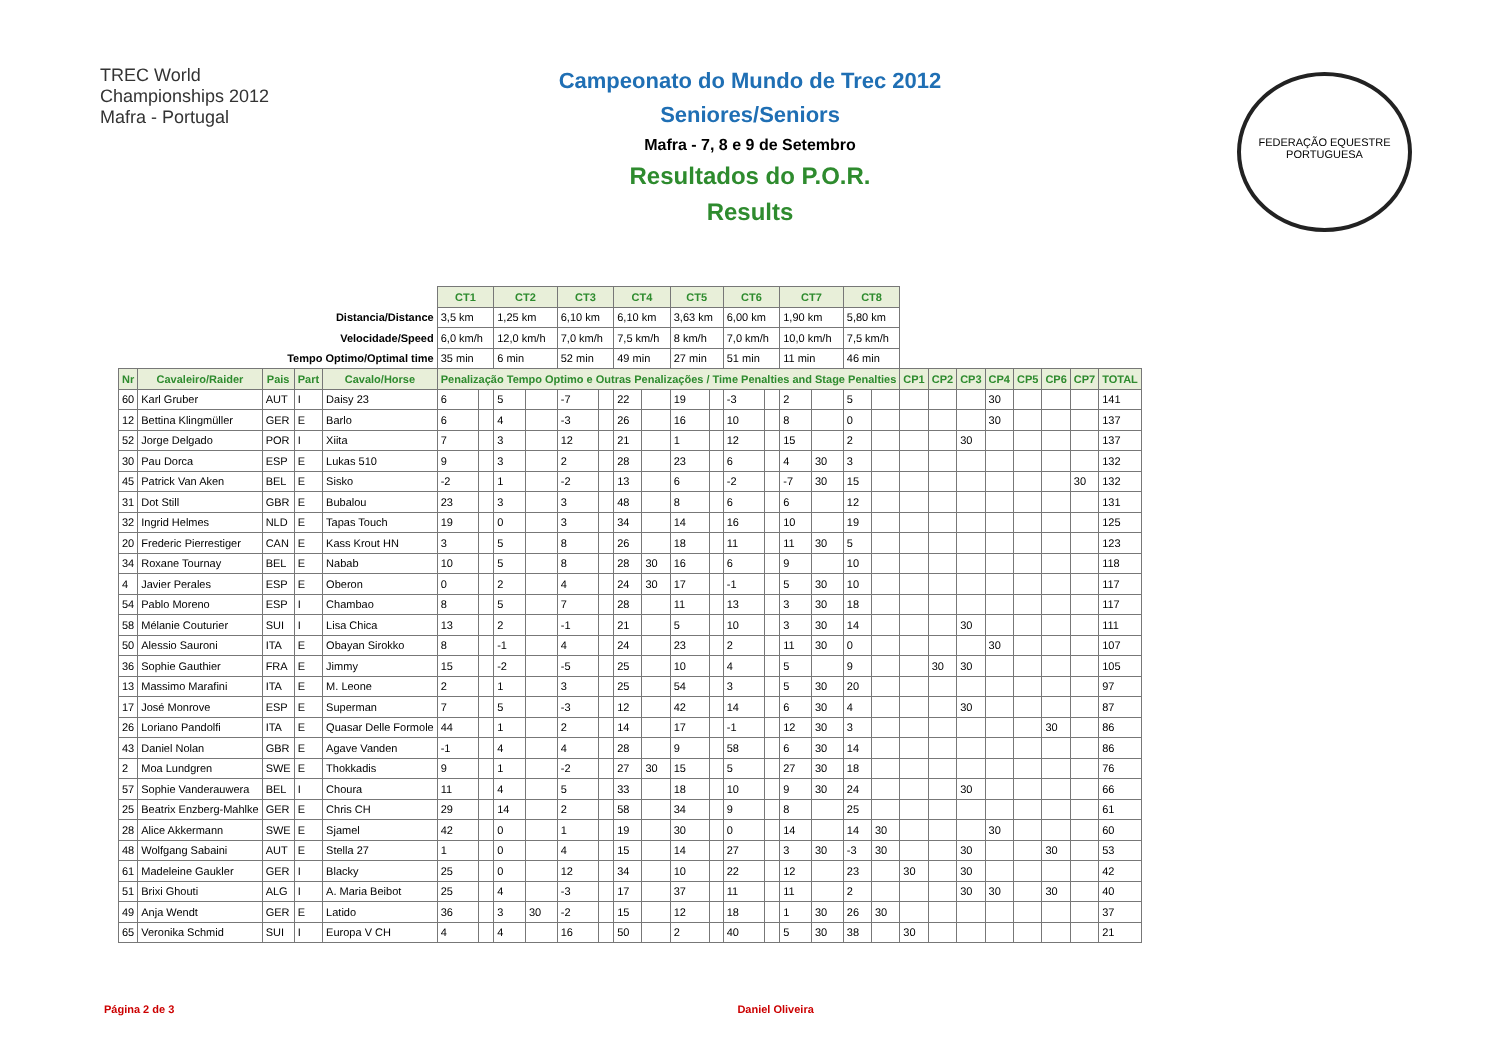TREC World Championships 2012 Mafra - Portugal
FEDERAÇÃO EQUESTRE PORTUGUESA
Campeonato do Mundo de Trec 2012
Seniores/Seniors
Mafra - 7, 8 e 9 de Setembro
Resultados do P.O.R.
Results
| | | | | | CT1 | | CT2 | | CT3 | | CT4 | | CT5 | | CT6 | | CT7 | | CT8 | | | | | | | | | |
| Distancia/Distance | | | | | 3,5 km | | 1,25 km | | 6,10 km | | 6,10 km | | 3,63 km | | 6,00 km | | 1,90 km | | 5,80 km | | | | | | | | | |
| Velocidade/Speed | | | | | 6,0 km/h | | 12,0 km/h | | 7,0 km/h | | 7,5 km/h | | 8 km/h | | 7,0 km/h | | 10,0 km/h | | 7,5 km/h | | | | | | | | | |
| Tempo Optimo/Optimal time | | | | | 35 min | | 6 min | | 52 min | | 49 min | | 27 min | | 51 min | | 11 min | | 46 min | | | | | | | | | |
| Nr | Cavaleiro/Raider | Pais | Part | Cavalo/Horse | Penalização Tempo Optimo e Outras Penalizações / Time Penalties and Stage Penalties | | | | | | | | | | | | | | | | CP1 | CP2 | CP3 | CP4 | CP5 | CP6 | CP7 | TOTAL |
| 60 | Karl Gruber | AUT | I | Daisy 23 | 6 | | 5 | | -7 | | 22 | | 19 | | -3 | | 2 | | 5 | | | | | 30 | | | | 141 |
| 12 | Bettina Klingmüller | GER | E | Barlo | 6 | | 4 | | -3 | | 26 | | 16 | | 10 | | 8 | | 0 | | | | | 30 | | | | 137 |
| 52 | Jorge Delgado | POR | I | Xiita | 7 | | 3 | | 12 | | 21 | | 1 | | 12 | | 15 | | 2 | | | | 30 | | | | | 137 |
| 30 | Pau Dorca | ESP | E | Lukas 510 | 9 | | 3 | | 2 | | 28 | | 23 | | 6 | | 4 | 30 | 3 | | | | | | | | | 132 |
| 45 | Patrick Van Aken | BEL | E | Sisko | -2 | | 1 | | -2 | | 13 | | 6 | | -2 | | -7 | 30 | 15 | | | | | | | | 30 | 132 |
| 31 | Dot Still | GBR | E | Bubalou | 23 | | 3 | | 3 | | 48 | | 8 | | 6 | | 6 | | 12 | | | | | | | | | 131 |
| 32 | Ingrid Helmes | NLD | E | Tapas Touch | 19 | | 0 | | 3 | | 34 | | 14 | | 16 | | 10 | | 19 | | | | | | | | | 125 |
| 20 | Frederic Pierrestiger | CAN | E | Kass Krout HN | 3 | | 5 | | 8 | | 26 | | 18 | | 11 | | 11 | 30 | 5 | | | | | | | | | 123 |
| 34 | Roxane Tournay | BEL | E | Nabab | 10 | | 5 | | 8 | | 28 | 30 | 16 | | 6 | | 9 | | 10 | | | | | | | | | 118 |
| 4 | Javier Perales | ESP | E | Oberon | 0 | | 2 | | 4 | | 24 | 30 | 17 | | -1 | | 5 | 30 | 10 | | | | | | | | | 117 |
| 54 | Pablo Moreno | ESP | I | Chambao | 8 | | 5 | | 7 | | 28 | | 11 | | 13 | | 3 | 30 | 18 | | | | | | | | | 117 |
| 58 | Mélanie Couturier | SUI | I | Lisa Chica | 13 | | 2 | | -1 | | 21 | | 5 | | 10 | | 3 | 30 | 14 | | | | 30 | | | | | 111 |
| 50 | Alessio Sauroni | ITA | E | Obayan Sirokko | 8 | | -1 | | 4 | | 24 | | 23 | | 2 | | 11 | 30 | 0 | | | | | 30 | | | | 107 |
| 36 | Sophie Gauthier | FRA | E | Jimmy | 15 | | -2 | | -5 | | 25 | | 10 | | 4 | | 5 | | 9 | | | 30 | 30 | | | | | 105 |
| 13 | Massimo Marafini | ITA | E | M. Leone | 2 | | 1 | | 3 | | 25 | | 54 | | 3 | | 5 | 30 | 20 | | | | | | | | | 97 |
| 17 | José Monrove | ESP | E | Superman | 7 | | 5 | | -3 | | 12 | | 42 | | 14 | | 6 | 30 | 4 | | | | 30 | | | | | 87 |
| 26 | Loriano Pandolfi | ITA | E | Quasar Delle Formole | 44 | | 1 | | 2 | | 14 | | 17 | | -1 | | 12 | 30 | 3 | | | | | | | 30 | | 86 |
| 43 | Daniel Nolan | GBR | E | Agave Vanden | -1 | | 4 | | 4 | | 28 | | 9 | | 58 | | 6 | 30 | 14 | | | | | | | | | 86 |
| 2 | Moa Lundgren | SWE | E | Thokkadis | 9 | | 1 | | -2 | | 27 | 30 | 15 | | 5 | | 27 | 30 | 18 | | | | | | | | | 76 |
| 57 | Sophie Vanderauwera | BEL | I | Choura | 11 | | 4 | | 5 | | 33 | | 18 | | 10 | | 9 | 30 | 24 | | | | 30 | | | | | 66 |
| 25 | Beatrix Enzberg-Mahlke | GER | E | Chris CH | 29 | | 14 | | 2 | | 58 | | 34 | | 9 | | 8 | | 25 | | | | | | | | | 61 |
| 28 | Alice Akkermann | SWE | E | Sjamel | 42 | | 0 | | 1 | | 19 | | 30 | | 0 | | 14 | | 14 | 30 | | | | 30 | | | | 60 |
| 48 | Wolfgang Sabaini | AUT | E | Stella 27 | 1 | | 0 | | 4 | | 15 | | 14 | | 27 | | 3 | 30 | -3 | 30 | | | 30 | | | 30 | | 53 |
| 61 | Madeleine Gaukler | GER | I | Blacky | 25 | | 0 | | 12 | | 34 | | 10 | | 22 | | 12 | | 23 | | 30 | | 30 | | | | | 42 |
| 51 | Brixi Ghouti | ALG | I | A. Maria Beibot | 25 | | 4 | | -3 | | 17 | | 37 | | 11 | | 11 | | 2 | | | | 30 | 30 | | 30 | | 40 |
| 49 | Anja Wendt | GER | E | Latido | 36 | | 3 | 30 | -2 | | 15 | | 12 | | 18 | | 1 | 30 | 26 | 30 | | | | | | | | 37 |
| 65 | Veronika Schmid | SUI | I | Europa V CH | 4 | | 4 | | 16 | | 50 | | 2 | | 40 | | 5 | 30 | 38 | | 30 | | | | | | | 21 |
Página 2 de 3 Daniel Oliveira